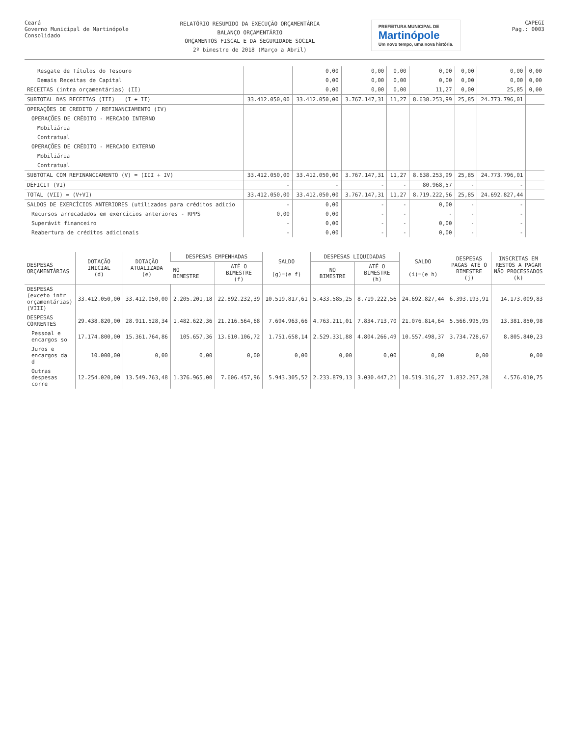Ceará
Governo Municipal de Martinópole
Consolidado
RELATÓRIO RESUMIDO DA EXECUÇÃO ORÇAMENTÁRIA
BALANÇO ORÇAMENTÁRIO
ORÇAMENTOS FISCAL E DA SEGURIDADE SOCIAL
2º bimestre de 2018 (Março a Abril)
PREFEITURA MUNICIPAL DE
Martinópole
Um novo tempo, uma nova história.
CAPEGI
Pag.: 0003
| Resgate de Títulos do Tesouro | | 0,00 | 0,00 | 0,00 | 0,00 | 0,00 | 0,00 | 0,00 |
| Demais Receitas de Capital | | 0,00 | 0,00 | 0,00 | 0,00 | 0,00 | 0,00 | 0,00 |
| RECEITAS (intra orçamentárias) (II) | | 0,00 | 0,00 | 0,00 | 11,27 | 0,00 | 25,85 | 0,00 |
| SUBTOTAL DAS RECEITAS (III) = (I + II) | 33.412.050,00 | 33.412.050,00 | 3.767.147,31 | 11,27 | 8.638.253,99 | 25,85 | 24.773.796,01 | |
| OPERAÇÕES DE CREDITO / REFINANCIAMENTO (IV) | | | | | | | | |
| OPERAÇÕES DE CRÉDITO - MERCADO INTERNO | | | | | | | | |
| Mobiliária | | | | | | | | |
| Contratual | | | | | | | | |
| OPERAÇÕES DE CRÉDITO - MERCADO EXTERNO | | | | | | | | |
| Mobiliária | | | | | | | | |
| Contratual | | | | | | | | |
| SUBTOTAL COM REFINANCIAMENTO (V) = (III + IV) | 33.412.050,00 | 33.412.050,00 | 3.767.147,31 | 11,27 | 8.638.253,99 | 25,85 | 24.773.796,01 | |
| DÉFICIT (VI) | - | - | - | - | 80.968,57 | - | - | |
| TOTAL (VII) = (V+VI) | 33.412.050,00 | 33.412.050,00 | 3.767.147,31 | 11,27 | 8.719.222,56 | 25,85 | 24.692.827,44 | |
| SALDOS DE EXERCÍCIOS ANTERIORES (utilizados para créditos adicio | - | 0,00 | - | - | 0,00 | - | - | |
| Recursos arrecadados em exercícios anteriores - RPPS | 0,00 | 0,00 | - | - | - | - | - | |
| Superávit financeiro | - | 0,00 | - | - | 0,00 | - | - | |
| Reabertura de créditos adicionais | - | 0,00 | - | - | 0,00 | - | - | |
| DESPESAS ORÇAMENTÁRIAS | DOTAÇÃO INICIAL (d) | DOTAÇÃO ATUALIZADA (e) | DESPESAS EMPENHADAS | | SALDO (g)=(e f) | DESPESAS LIQUIDADAS | | SALDO (i)=(e h) | DESPESAS PAGAS ATÉ O BIMESTRE (j) | INSCRITAS EM RESTOS A PAGAR NÃO PROCESSADOS (k) |
| --- | --- | --- | --- | --- | --- | --- | --- | --- | --- | --- |
| | | | NO BIMESTRE | ATÉ O BIMESTRE (f) | | NO BIMESTRE | ATÉ O BIMESTRE (h) | | | |
| DESPESAS (exceto intr orçamentárias)(VIII) | 33.412.050,00 | 33.412.050,00 | 2.205.201,18 | 22.892.232,39 | 10.519.817,61 | 5.433.585,25 | 8.719.222,56 | 24.692.827,44 | 6.393.193,91 | 14.173.009,83 |
| DESPESAS CORRENTES | 29.438.820,00 | 28.911.528,34 | 1.482.622,36 | 21.216.564,68 | 7.694.963,66 | 4.763.211,01 | 7.834.713,70 | 21.076.814,64 | 5.566.995,95 | 13.381.850,98 |
| Pessoal e encargos so | 17.174.800,00 | 15.361.764,86 | 105.657,36 | 13.610.106,72 | 1.751.658,14 | 2.529.331,88 | 4.804.266,49 | 10.557.498,37 | 3.734.728,67 | 8.805.840,23 |
| Juros e encargos da d | 10.000,00 | 0,00 | 0,00 | 0,00 | 0,00 | 0,00 | 0,00 | 0,00 | 0,00 | 0,00 |
| Outras despesas corre | 12.254.020,00 | 13.549.763,48 | 1.376.965,00 | 7.606.457,96 | 5.943.305,52 | 2.233.879,13 | 3.030.447,21 | 10.519.316,27 | 1.832.267,28 | 4.576.010,75 |